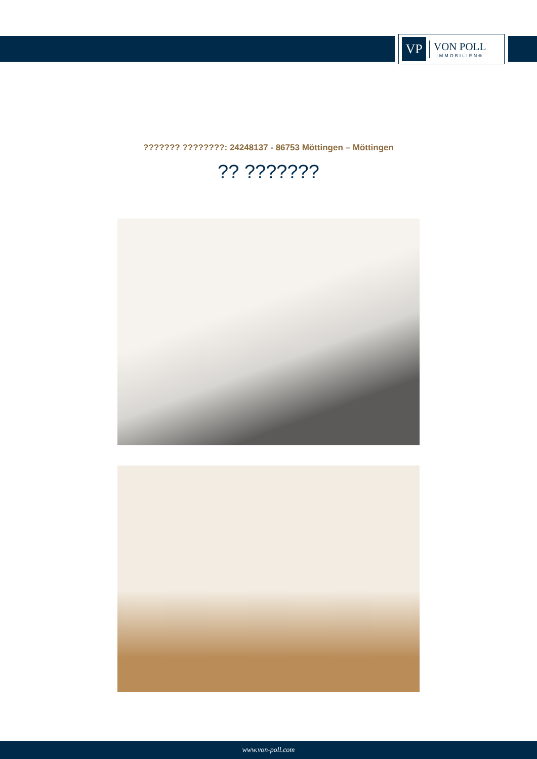VP
VON POLL
IMMOBILIEN®
??????? ????????: 24248137 - 86753 Möttingen – Möttingen
?? ???????
www.von-poll.com